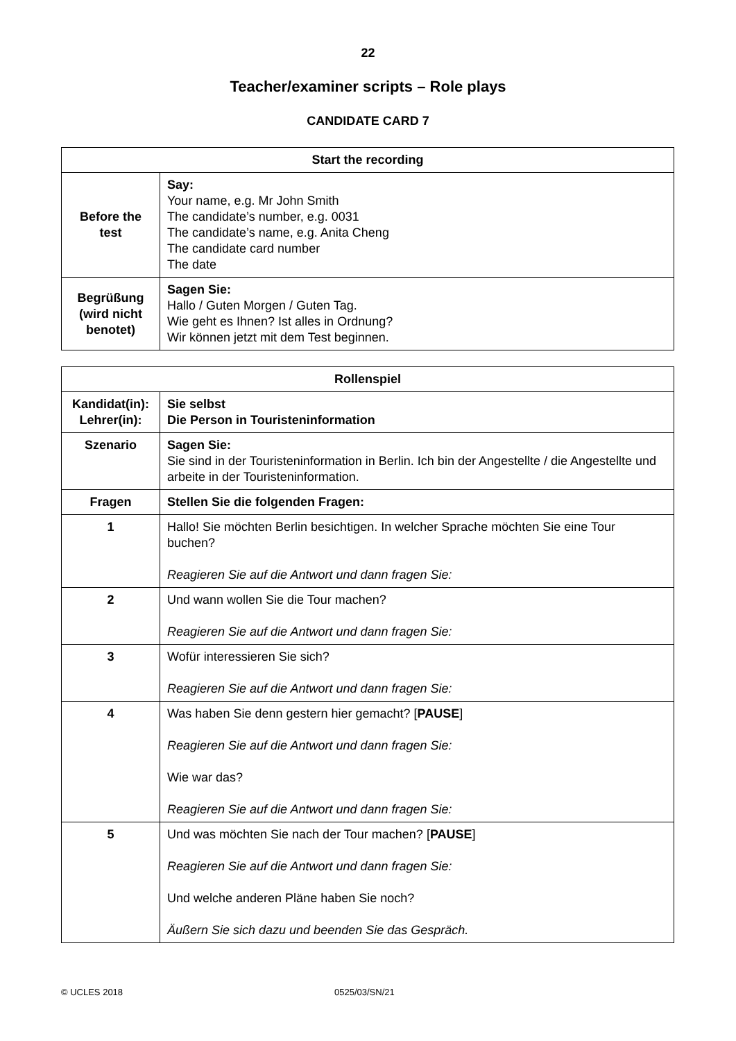22
Teacher/examiner scripts – Role plays
CANDIDATE CARD 7
| Start the recording | |
| --- | --- |
| Before the test | Say: Your name, e.g. Mr John Smith The candidate’s number, e.g. 0031 The candidate’s name, e.g. Anita Cheng The candidate card number The date |
| Begrüßung (wird nicht benotet) | Sagen Sie: Hallo / Guten Morgen / Guten Tag. Wie geht es Ihnen? Ist alles in Ordnung? Wir können jetzt mit dem Test beginnen. |
| Rollenspiel | |
| --- | --- |
| Kandidat(in): Lehrer(in): | Sie selbst Die Person in Touristeninformation |
| Szenario | Sagen Sie: Sie sind in der Touristeninformation in Berlin. Ich bin der Angestellte / die Angestellte und arbeite in der Touristeninformation. |
| Fragen | Stellen Sie die folgenden Fragen: |
| 1 | Hallo! Sie möchten Berlin besichtigen. In welcher Sprache möchten Sie eine Tour buchen? Reagieren Sie auf die Antwort und dann fragen Sie: |
| 2 | Und wann wollen Sie die Tour machen? Reagieren Sie auf die Antwort und dann fragen Sie: |
| 3 | Wofür interessieren Sie sich? Reagieren Sie auf die Antwort und dann fragen Sie: |
| 4 | Was haben Sie denn gestern hier gemacht? [ PAUSE ] Reagieren Sie auf die Antwort und dann fragen Sie: Wie war das? Reagieren Sie auf die Antwort und dann fragen Sie: |
| 5 | Und was möchten Sie nach der Tour machen? [ PAUSE ] Reagieren Sie auf die Antwort und dann fragen Sie: Und welche anderen Pläne haben Sie noch? Äußern Sie sich dazu und beenden Sie das Gespräch. |
© UCLES 2018 0525/03/SN/21